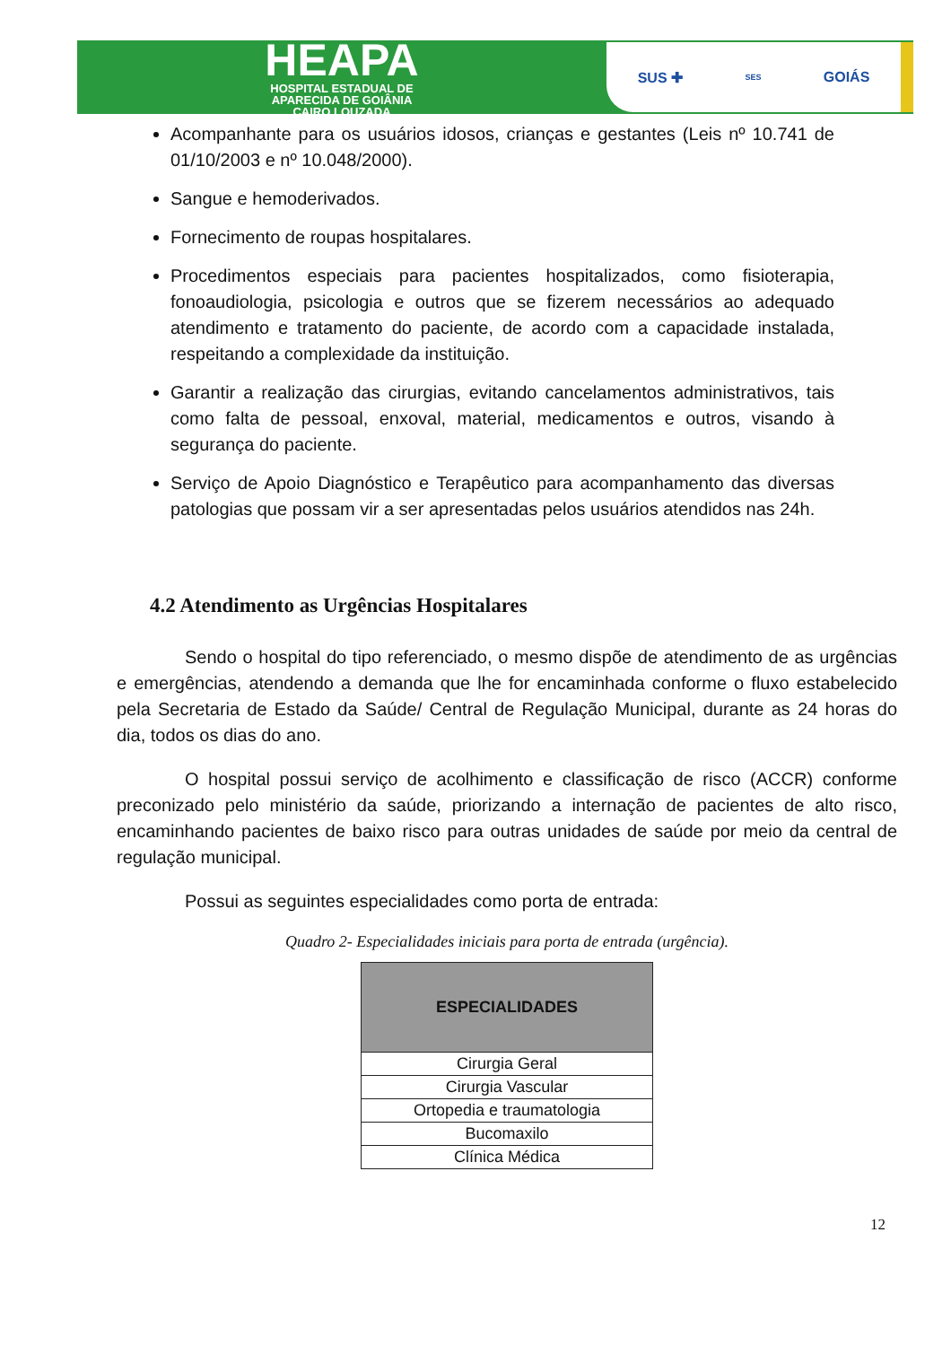HEAPA
HOSPITAL ESTADUAL DE
APARECIDA DE GOIÂNIA
CAIRO LOUZADA
SUS ✚ SES GOIÁS
Acompanhante para os usuários idosos, crianças e gestantes (Leis nº 10.741 de 01/10/2003 e nº 10.048/2000).
Sangue e hemoderivados.
Fornecimento de roupas hospitalares.
Procedimentos especiais para pacientes hospitalizados, como fisioterapia, fonoaudiologia, psicologia e outros que se fizerem necessários ao adequado atendimento e tratamento do paciente, de acordo com a capacidade instalada, respeitando a complexidade da instituição.
Garantir a realização das cirurgias, evitando cancelamentos administrativos, tais como falta de pessoal, enxoval, material, medicamentos e outros, visando à segurança do paciente.
Serviço de Apoio Diagnóstico e Terapêutico para acompanhamento das diversas patologias que possam vir a ser apresentadas pelos usuários atendidos nas 24h.
4.2 Atendimento as Urgências Hospitalares
Sendo o hospital do tipo referenciado, o mesmo dispõe de atendimento de as urgências e emergências, atendendo a demanda que lhe for encaminhada conforme o fluxo estabelecido pela Secretaria de Estado da Saúde/ Central de Regulação Municipal, durante as 24 horas do dia, todos os dias do ano.
O hospital possui serviço de acolhimento e classificação de risco (ACCR) conforme preconizado pelo ministério da saúde, priorizando a internação de pacientes de alto risco, encaminhando pacientes de baixo risco para outras unidades de saúde por meio da central de regulação municipal.
Possui as seguintes especialidades como porta de entrada:
Quadro 2- Especialidades iniciais para porta de entrada (urgência).
| ESPECIALIDADES |
| --- |
| Cirurgia Geral |
| Cirurgia Vascular |
| Ortopedia e traumatologia |
| Bucomaxilo |
| Clínica Médica |
12